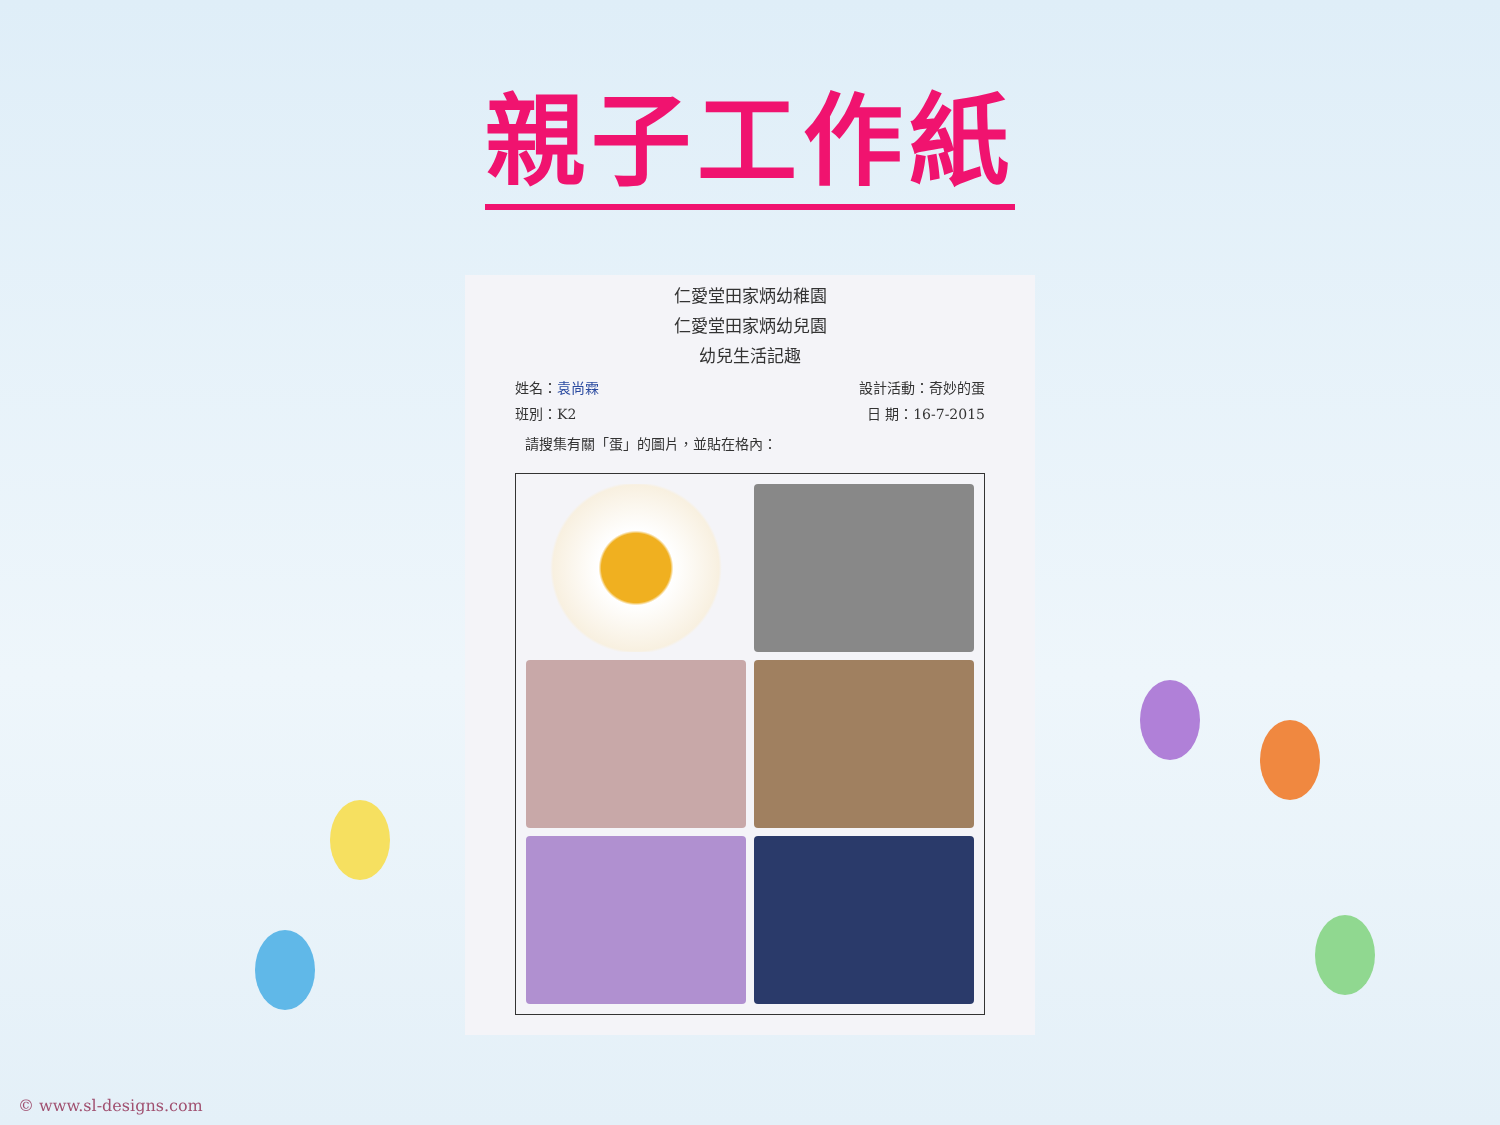親子工作紙
仁愛堂田家炳幼稚園
仁愛堂田家炳幼兒園
幼兒生活記趣
姓名：袁尚霖 設計活動：奇妙的蛋
班別：K2 日 期：16-7-2015
請搜集有關「蛋」的圖片，並貼在格內：
© www.sl-designs.com